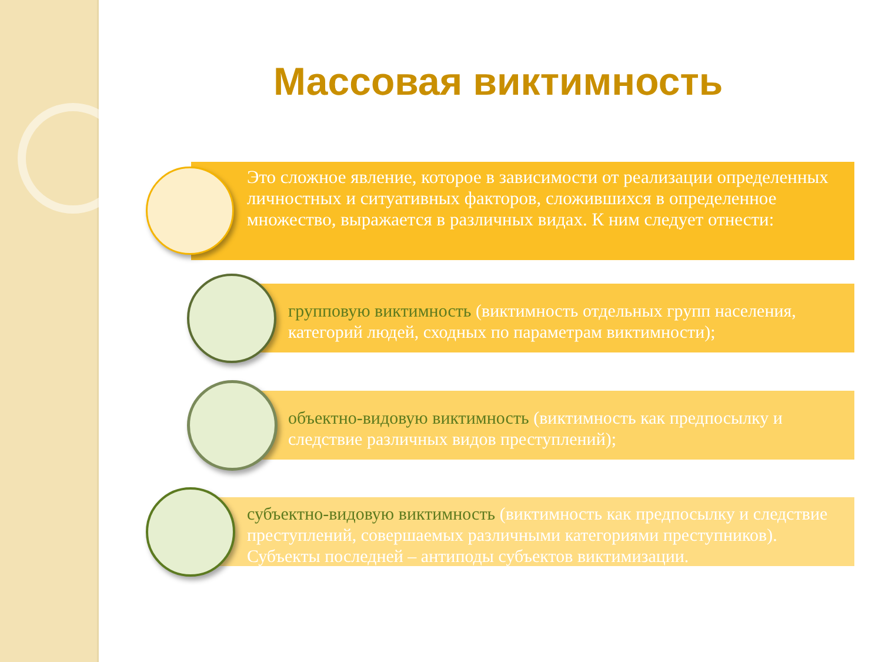Массовая виктимность
Это сложное явление, которое в зависимости от реализации определенных личностных и ситуативных факторов, сложившихся в определенное множество, выражается в различных видах. К ним следует отнести:
групповую виктимность (виктимность отдельных групп населения, категорий людей, сходных по параметрам виктимности);
объектно-видовую виктимность (виктимность как предпосылку и следствие различных видов преступлений);
субъектно-видовую виктимность (виктимность как предпосылку и следствие преступлений, совершаемых различными категориями преступников). Субъекты последней – антиподы субъектов виктимизации.